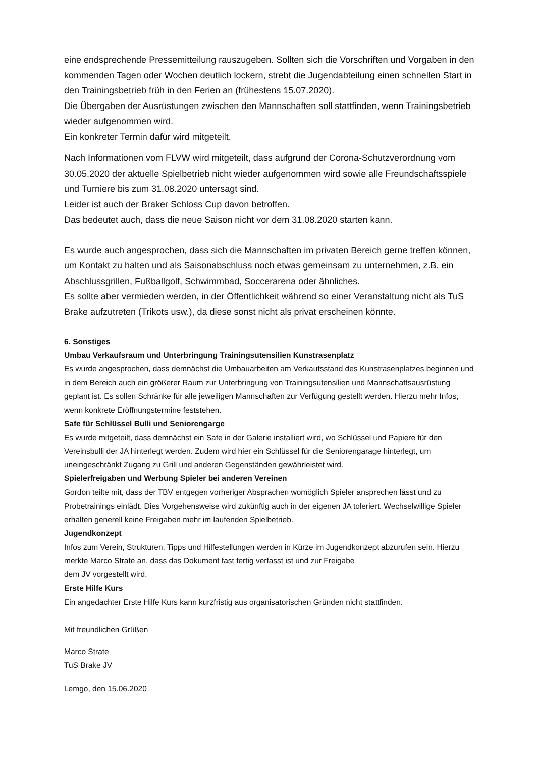eine endsprechende Pressemitteilung rauszugeben. Sollten sich die Vorschriften und Vorgaben in den kommenden Tagen oder Wochen deutlich lockern, strebt die Jugendabteilung einen schnellen Start in den Trainingsbetrieb früh in den Ferien an (frühestens 15.07.2020).
Die Übergaben der Ausrüstungen zwischen den Mannschaften soll stattfinden, wenn Trainingsbetrieb wieder aufgenommen wird.
Ein konkreter Termin dafür wird mitgeteilt.
Nach Informationen vom FLVW wird mitgeteilt, dass aufgrund der Corona-Schutzverordnung vom 30.05.2020 der aktuelle Spielbetrieb nicht wieder aufgenommen wird sowie alle Freundschaftsspiele und Turniere bis zum 31.08.2020 untersagt sind.
Leider ist auch der Braker Schloss Cup davon betroffen.
Das bedeutet auch, dass die neue Saison nicht vor dem 31.08.2020 starten kann.
Es wurde auch angesprochen, dass sich die Mannschaften im privaten Bereich gerne treffen können, um Kontakt zu halten und als Saisonabschluss noch etwas gemeinsam zu unternehmen, z.B. ein Abschlussgrillen, Fußballgolf, Schwimmbad, Soccerarena oder ähnliches.
Es sollte aber vermieden werden, in der Öffentlichkeit während so einer Veranstaltung nicht als TuS Brake aufzutreten (Trikots usw.), da diese sonst nicht als privat erscheinen könnte.
6. Sonstiges
Umbau Verkaufsraum und Unterbringung Trainingsutensilien Kunstrasenplatz
Es wurde angesprochen, dass demnächst die Umbauarbeiten am Verkaufsstand des Kunstrasenplatzes beginnen und in dem Bereich auch ein größerer Raum zur Unterbringung von Trainingsutensilien und Mannschaftsausrüstung geplant ist. Es sollen Schränke für alle jeweiligen Mannschaften zur Verfügung gestellt werden. Hierzu mehr Infos, wenn konkrete Eröffnungstermine feststehen.
Safe für Schlüssel Bulli und Seniorengarge
Es wurde mitgeteilt, dass demnächst ein Safe in der Galerie installiert wird, wo Schlüssel und Papiere für den Vereinsbulli der JA hinterlegt werden. Zudem wird hier ein Schlüssel für die Seniorengarage hinterlegt, um uneingeschränkt Zugang zu Grill und anderen Gegenständen gewährleistet wird.
Spielerfreigaben und Werbung Spieler bei anderen Vereinen
Gordon teilte mit, dass der TBV entgegen vorheriger Absprachen womöglich Spieler ansprechen lässt und zu Probetrainings einlädt. Dies Vorgehensweise wird zukünftig auch in der eigenen JA toleriert. Wechselwillige Spieler erhalten generell keine Freigaben mehr im laufenden Spielbetrieb.
Jugendkonzept
Infos zum Verein, Strukturen, Tipps und Hilfestellungen werden in Kürze im Jugendkonzept abzurufen sein. Hierzu merkte Marco Strate an, dass das Dokument fast fertig verfasst ist und zur Freigabe
dem JV vorgestellt wird.
Erste Hilfe Kurs
Ein angedachter Erste Hilfe Kurs kann kurzfristig aus organisatorischen Gründen nicht stattfinden.
Mit freundlichen Grüßen
Marco Strate
TuS Brake JV
Lemgo, den 15.06.2020